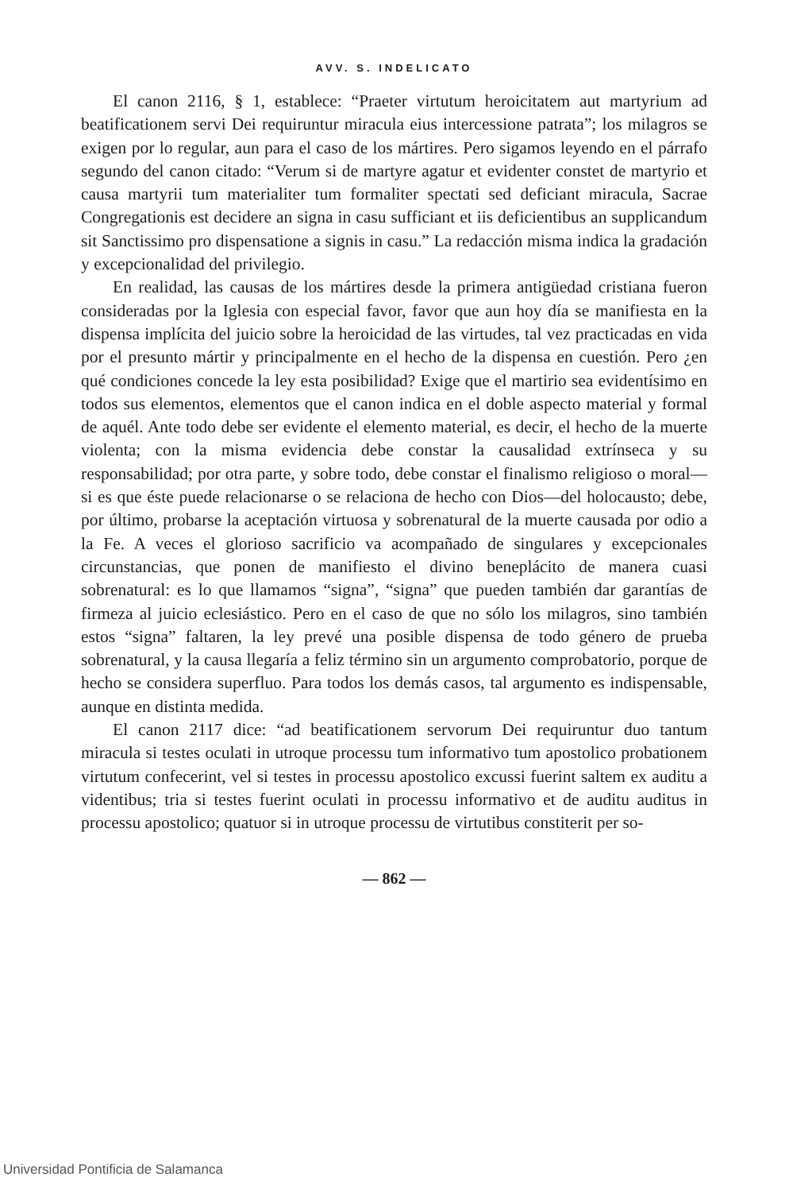AVV. S. INDELICATO
El canon 2116, § 1, establece: “Praeter virtutum heroicitatem aut martyrium ad beatificationem servi Dei requiruntur miracula eius intercessione patrata”; los milagros se exigen por lo regular, aun para el caso de los mártires. Pero sigamos leyendo en el párrafo segundo del canon citado: “Verum si de martyre agatur et evidenter constet de martyrio et causa martyrii tum materialiter tum formaliter spectati sed deficiant miracula, Sacrae Congregationis est decidere an signa in casu sufficiant et iis deficientibus an supplicandum sit Sanctissimo pro dispensatione a signis in casu.” La redacción misma indica la gradación y excepcionalidad del privilegio.
En realidad, las causas de los mártires desde la primera antigüedad cristiana fueron consideradas por la Iglesia con especial favor, favor que aun hoy día se manifiesta en la dispensa implícita del juicio sobre la heroicidad de las virtudes, tal vez practicadas en vida por el presunto mártir y principalmente en el hecho de la dispensa en cuestión. Pero ¿en qué condiciones concede la ley esta posibilidad? Exige que el martirio sea evidentísimo en todos sus elementos, elementos que el canon indica en el doble aspecto material y formal de aquél. Ante todo debe ser evidente el elemento material, es decir, el hecho de la muerte violenta; con la misma evidencia debe constar la causalidad extrínseca y su responsabilidad; por otra parte, y sobre todo, debe constar el finalismo religioso o moral—si es que éste puede relacionarse o se relaciona de hecho con Dios—del holocausto; debe, por último, probarse la aceptación virtuosa y sobrenatural de la muerte causada por odio a la Fe. A veces el glorioso sacrificio va acompañado de singulares y excepcionales circunstancias, que ponen de manifiesto el divino beneplácito de manera cuasi sobrenatural: es lo que llamamos “signa”, “signa” que pueden también dar garantías de firmeza al juicio eclesiástico. Pero en el caso de que no sólo los milagros, sino también estos “signa” faltaren, la ley prevé una posible dispensa de todo género de prueba sobrenatural, y la causa llegaría a feliz término sin un argumento comprobatorio, porque de hecho se considera superfluo. Para todos los demás casos, tal argumento es indispensable, aunque en distinta medida.
El canon 2117 dice: “ad beatificationem servorum Dei requiruntur duo tantum miracula si testes oculati in utroque processu tum informativo tum apostolico probationem virtutum confecerint, vel si testes in processu apostolico excussi fuerint saltem ex auditu a videntibus; tria si testes fuerint oculati in processu informativo et de auditu auditus in processu apostolico; quatuor si in utroque processu de virtutibus constiterit per so-
— 862 —
Universidad Pontificia de Salamanca